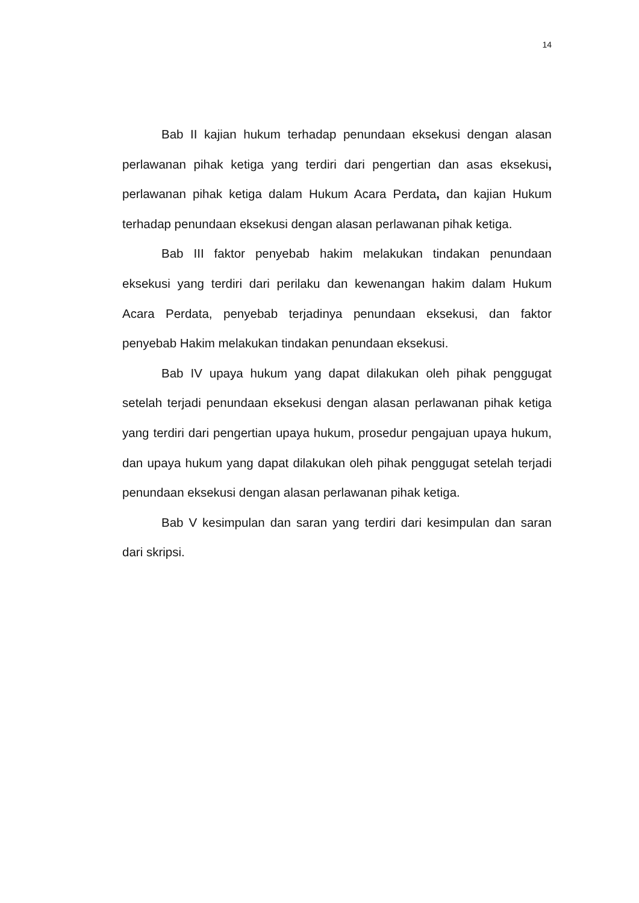14
Bab II kajian hukum terhadap penundaan eksekusi dengan alasan perlawanan pihak ketiga yang terdiri dari pengertian dan asas eksekusi, perlawanan pihak ketiga dalam Hukum Acara Perdata, dan kajian Hukum terhadap penundaan eksekusi dengan alasan perlawanan pihak ketiga.
Bab III faktor penyebab hakim melakukan tindakan penundaan eksekusi yang terdiri dari perilaku dan kewenangan hakim dalam Hukum Acara Perdata, penyebab terjadinya penundaan eksekusi, dan faktor penyebab Hakim melakukan tindakan penundaan eksekusi.
Bab IV upaya hukum yang dapat dilakukan oleh pihak penggugat setelah terjadi penundaan eksekusi dengan alasan perlawanan pihak ketiga yang terdiri dari pengertian upaya hukum, prosedur pengajuan upaya hukum, dan upaya hukum yang dapat dilakukan oleh pihak penggugat setelah terjadi penundaan eksekusi dengan alasan perlawanan pihak ketiga.
Bab V kesimpulan dan saran yang terdiri dari kesimpulan dan saran dari skripsi.